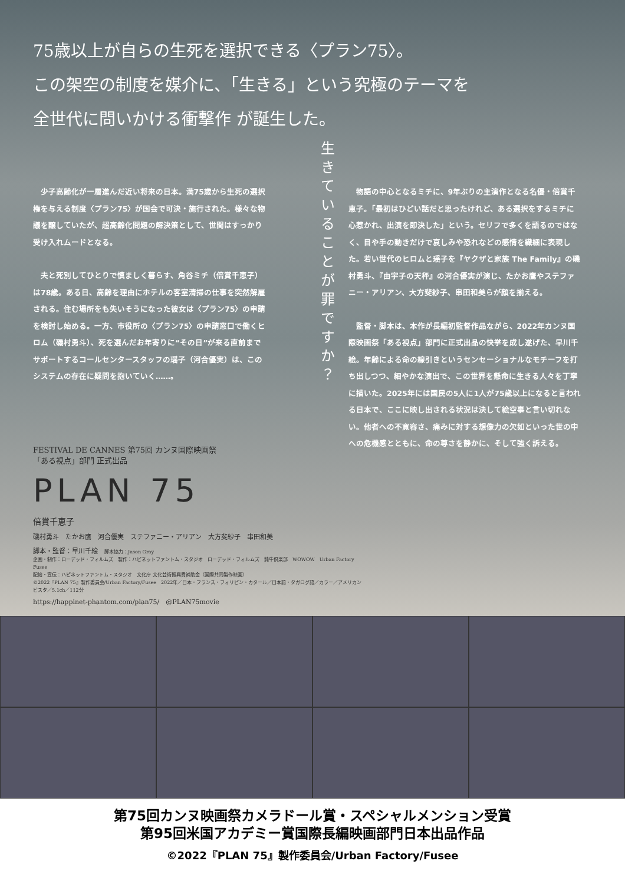75歳以上が自らの生死を選択できる〈プラン75〉。
この架空の制度を媒介に、「生きる」という究極のテーマを
全世代に問いかける衝撃作 が誕生した。
少子高齢化が一層進んだ近い将来の日本。満75歳から生死の選択権を与える制度〈プラン75〉が国会で可決・施行された。様々な物議を醸していたが、超高齢化問題の解決策として、世間はすっかり受け入れムードとなる。
夫と死別してひとりで慎ましく暮らす、角谷ミチ（倍賞千恵子）は78歳。ある日、高齢を理由にホテルの客室清掃の仕事を突然解雇される。住む場所をも失いそうになった彼女は〈プラン75〉の申請を検討し始める。一方、市役所の〈プラン75〉の申請窓口で働くヒロム（磯村勇斗）、死を選んだお年寄りに“その日”が来る直前までサポートするコールセンタースタッフの瑶子（河合優実）は、このシステムの存在に疑問を抱いていく……。
生きていることが罪ですか？
物語の中心となるミチに、9年ぶりの主演作となる名優・倍賞千恵子。「最初はひどい話だと思ったけれど、ある選択をするミチに心惹かれ、出演を即決した」という。セリフで多くを語るのではなく、目や手の動きだけで哀しみや恐れなどの感情を繊細に表現した。若い世代のヒロムと瑶子を『ヤクザと家族 The Family』の磯村勇斗、『由宇子の天秤』の河合優実が演じ、たかお鷹やステファニー・アリアン、大方斐紗子、串田和美らが顔を揃える。
監督・脚本は、本作が長編初監督作品ながら、2022年カンヌ国際映画祭「ある視点」部門に正式出品の快挙を成し遂げた、早川千絵。年齢による命の線引きというセンセーショナルなモチーフを打ち出しつつ、細やかな演出で、この世界を懸命に生きる人々を丁寧に描いた。2025年には国民の5人に1人が75歳以上になると言われる日本で、ここに映し出される状況は決して絵空事と言い切れない。他者への不寛容さ、痛みに対する想像力の欠如といった世の中への危機感とともに、命の尊さを静かに、そして強く訴える。
FESTIVAL DE CANNES 第75回 カンヌ国際映画祭
「ある視点」部門 正式出品
PLAN 75
倍賞千恵子
磯村勇斗　たかお鷹　河合優実　ステファニー・アリアン　大方斐紗子　串田和美
脚本・監督：早川千絵　脚本協力：Jason Gray
企画・制作：ローデッド・フィルムズ　製作：ハピネットファントム・スタジオ　ローデッド・フィルムズ　鈍牛倶楽部　WOWOW　Urban Factory　Fusee
配給・宣伝：ハピネットファントム・スタジオ　文化庁 文化芸術振興費補助金（国際共同製作映画）
©2022『PLAN 75』製作委員会/Urban Factory/Fusee　2022年／日本・フランス・フィリピン・カタール／日本語・タガログ語／カラー／アメリカンビスタ／5.1ch／112分
https://happinet-phantom.com/plan75/　@PLAN75movie
第75回カンヌ映画祭カメラドール賞・スペシャルメンション受賞
第95回米国アカデミー賞国際長編映画部門日本出品作品
©2022『PLAN 75』製作委員会/Urban Factory/Fusee